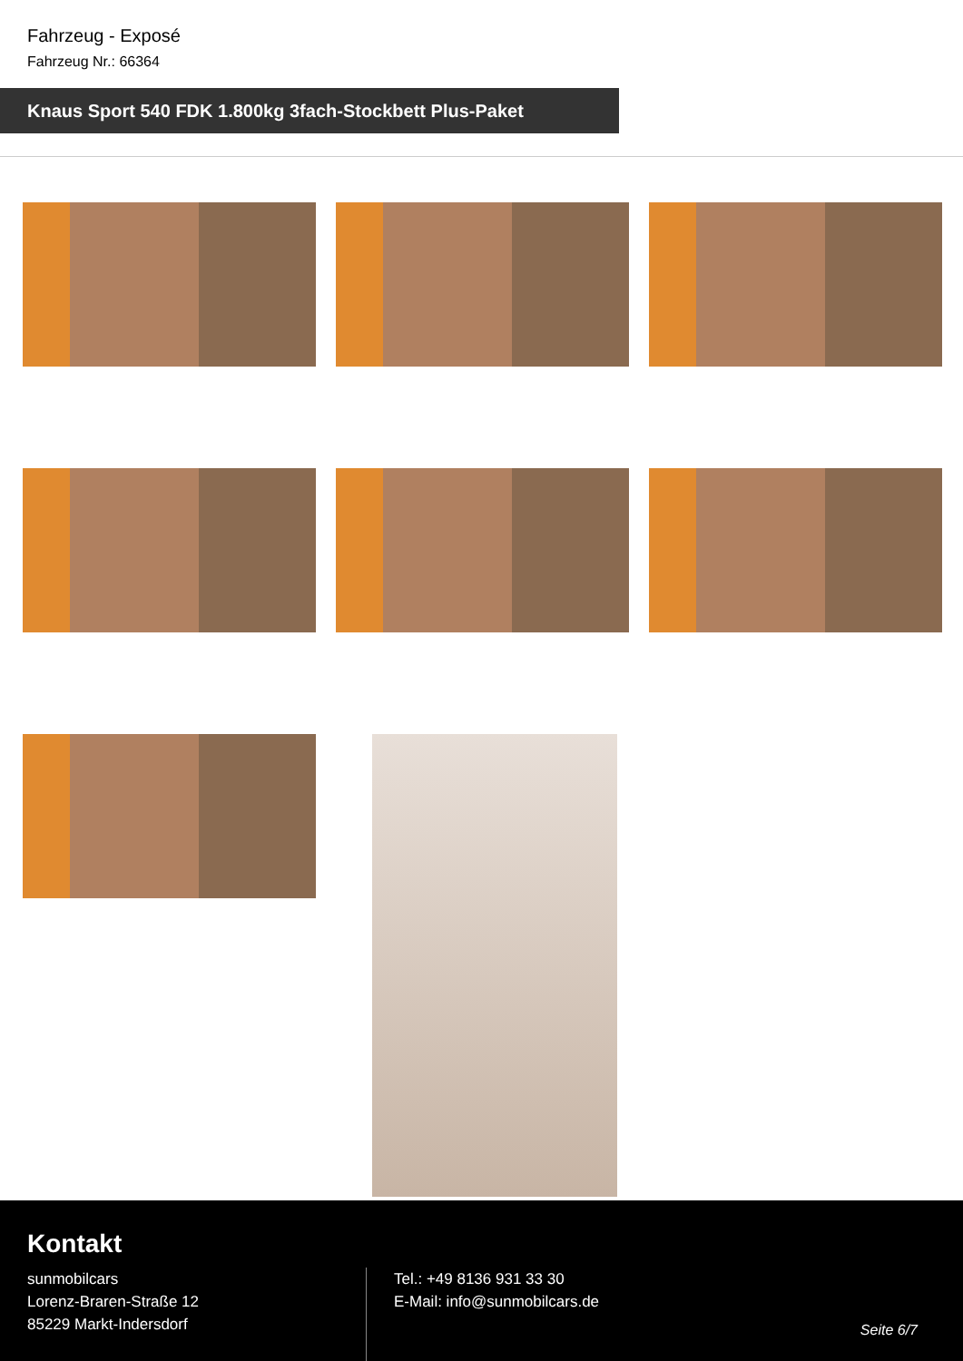Fahrzeug - Exposé
Fahrzeug Nr.: 66364
Knaus Sport 540 FDK 1.800kg 3fach-Stockbett Plus-Paket
Kontakt
sunmobilcars
Lorenz-Braren-Straße 12
85229 Markt-Indersdorf
Tel.: +49 8136 931 33 30
E-Mail: info@sunmobilcars.de
Seite 6/7